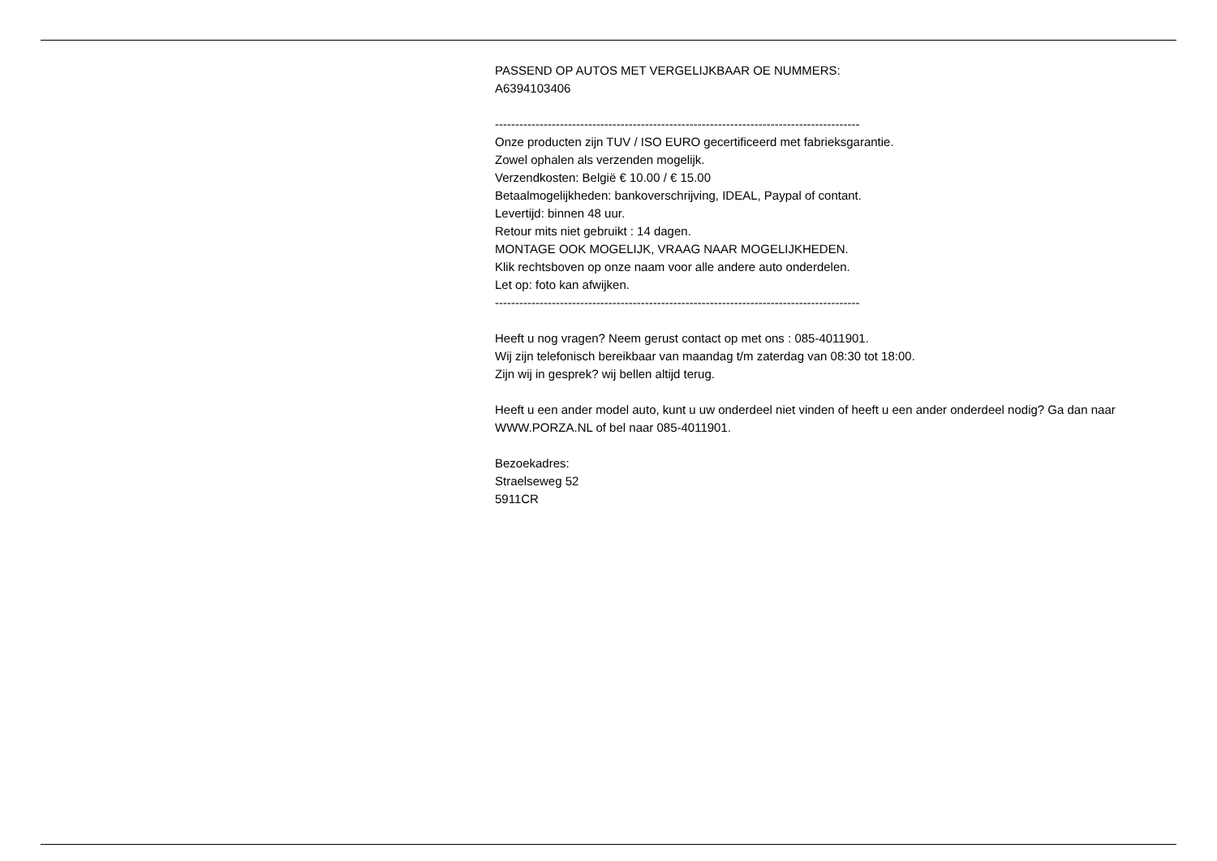PASSEND OP AUTOS MET VERGELIJKBAAR OE NUMMERS:
A6394103406
------------------------------------------------------------------------------------------
Onze producten zijn TUV / ISO EURO gecertificeerd met fabrieksgarantie.
Zowel ophalen als verzenden mogelijk.
Verzendkosten: België € 10.00 / € 15.00
Betaalmogelijkheden: bankoverschrijving, IDEAL, Paypal of contant.
Levertijd: binnen 48 uur.
Retour mits niet gebruikt : 14 dagen.
MONTAGE OOK MOGELIJK, VRAAG NAAR MOGELIJKHEDEN.
Klik rechtsboven op onze naam voor alle andere auto onderdelen.
Let op: foto kan afwijken.
------------------------------------------------------------------------------------------
Heeft u nog vragen? Neem gerust contact op met ons : 085-4011901.
Wij zijn telefonisch bereikbaar van maandag t/m zaterdag van 08:30 tot 18:00.
Zijn wij in gesprek? wij bellen altijd terug.
Heeft u een ander model auto, kunt u uw onderdeel niet vinden of heeft u een ander onderdeel nodig? Ga dan naar WWW.PORZA.NL of bel naar 085-4011901.
Bezoekadres:
Straelseweg 52
5911CR